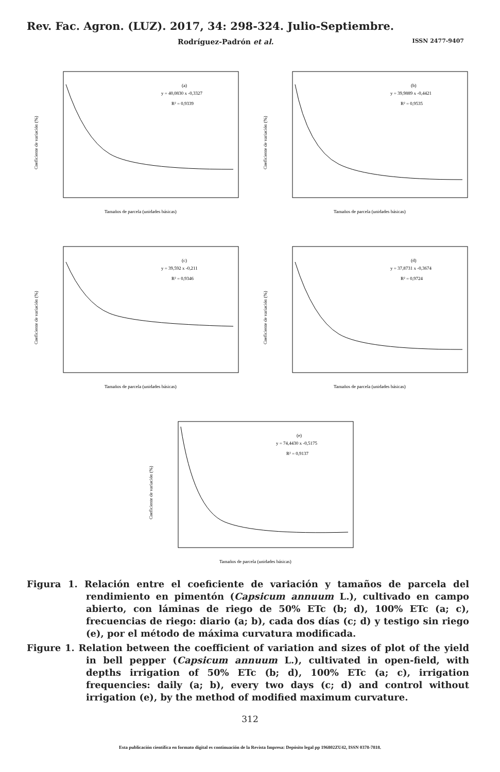Rev. Fac. Agron. (LUZ). 2017, 34: 298-324. Julio-Septiembre.
Rodríguez-Padrón et al. ISSN 2477-9407
(a)
y = 40,0830 x -0,3327
R² = 0,9339
Tamaños de parcela (unidades básicas)
Coeficiente de variación (%)
(b)
y = 39,9889 x -0,4421
R² = 0,9535
Tamaños de parcela (unidades básicas)
Coeficiente de variación (%)
(c)
y = 39,592 x -0,211
R² = 0,9346
Tamaños de parcela (unidades básicas)
Coeficiente de variación (%)
(d)
y = 37,8731 x -0,3674
R² = 0,9724
Tamaños de parcela (unidades básicas)
Coeficiente de variación (%)
(e)
y = 74,4430 x -0,5175
R² = 0,9137
Tamaños de parcela (unidades básicas)
Coeficiente de variación (%)
Figura 1. Relación entre el coeficiente de variación y tamaños de parcela del rendimiento en pimentón (Capsicum annuum L.), cultivado en campo abierto, con láminas de riego de 50% ETc (b; d), 100% ETc (a; c), frecuencias de riego: diario (a; b), cada dos días (c; d) y testigo sin riego (e), por el método de máxima curvatura modificada.
Figure 1. Relation between the coefficient of variation and sizes of plot of the yield in bell pepper (Capsicum annuum L.), cultivated in open-field, with depths irrigation of 50% ETc (b; d), 100% ETc (a; c), irrigation frequencies: daily (a; b), every two days (c; d) and control without irrigation (e), by the method of modified maximum curvature.
312
Esta publicación científica en formato digital es continuación de la Revista Impresa: Depósito legal pp 196802ZU42, ISSN 0378-7818.